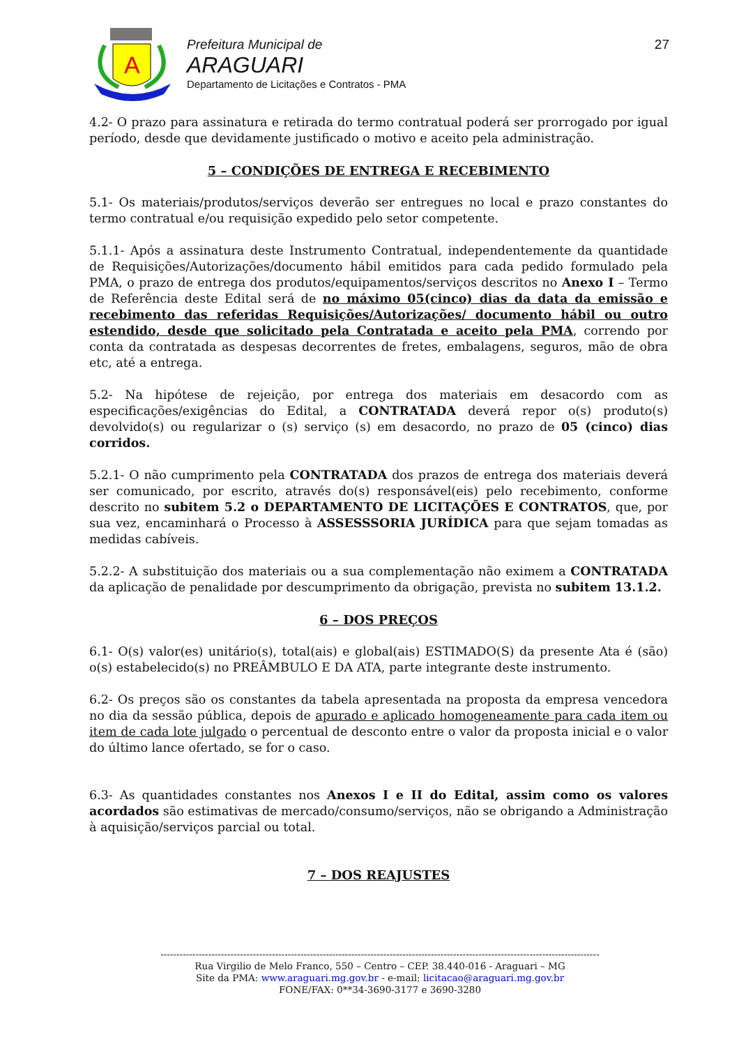A
Prefeitura Municipal de
ARAGUARI
Departamento de Licitações e Contratos - PMA
27
4.2- O prazo para assinatura e retirada do termo contratual poderá ser prorrogado por igual período, desde que devidamente justificado o motivo e aceito pela administração.
5 – CONDIÇÕES DE ENTREGA E RECEBIMENTO
5.1- Os materiais/produtos/serviços deverão ser entregues no local e prazo constantes do termo contratual e/ou requisição expedido pelo setor competente.
5.1.1- Após a assinatura deste Instrumento Contratual, independentemente da quantidade de Requisições/Autorizações/documento hábil emitidos para cada pedido formulado pela PMA, o prazo de entrega dos produtos/equipamentos/serviços descritos no Anexo I – Termo de Referência deste Edital será de no máximo 05(cinco) dias da data da emissão e recebimento das referidas Requisições/Autorizações/ documento hábil ou outro estendido, desde que solicitado pela Contratada e aceito pela PMA, correndo por conta da contratada as despesas decorrentes de fretes, embalagens, seguros, mão de obra etc, até a entrega.
5.2- Na hipótese de rejeição, por entrega dos materiais em desacordo com as especificações/exigências do Edital, a CONTRATADA deverá repor o(s) produto(s) devolvido(s) ou regularizar o (s) serviço (s) em desacordo, no prazo de 05 (cinco) dias corridos.
5.2.1- O não cumprimento pela CONTRATADA dos prazos de entrega dos materiais deverá ser comunicado, por escrito, através do(s) responsável(eis) pelo recebimento, conforme descrito no subitem 5.2 o DEPARTAMENTO DE LICITAÇÕES E CONTRATOS, que, por sua vez, encaminhará o Processo à ASSESSSORIA JURÍDICA para que sejam tomadas as medidas cabíveis.
5.2.2- A substituição dos materiais ou a sua complementação não eximem a CONTRATADA da aplicação de penalidade por descumprimento da obrigação, prevista no subitem 13.1.2.
6 – DOS PREÇOS
6.1- O(s) valor(es) unitário(s), total(ais) e global(ais) ESTIMADO(S) da presente Ata é (são) o(s) estabelecido(s) no PREÂMBULO E DA ATA, parte integrante deste instrumento.
6.2- Os preços são os constantes da tabela apresentada na proposta da empresa vencedora no dia da sessão pública, depois de apurado e aplicado homogeneamente para cada item ou item de cada lote julgado o percentual de desconto entre o valor da proposta inicial e o valor do último lance ofertado, se for o caso.
6.3- As quantidades constantes nos Anexos I e II do Edital, assim como os valores acordados são estimativas de mercado/consumo/serviços, não se obrigando a Administração à aquisição/serviços parcial ou total.
7 – DOS REAJUSTES
------------------------------------------------------------------------------------------------------------------------------------------
Rua Virgilio de Melo Franco, 550 – Centro – CEP. 38.440-016 - Araguari – MG
Site da PMA: www.araguari.mg.gov.br - e-mail: licitacao@araguari.mg.gov.br
FONE/FAX: 0**34-3690-3177 e 3690-3280